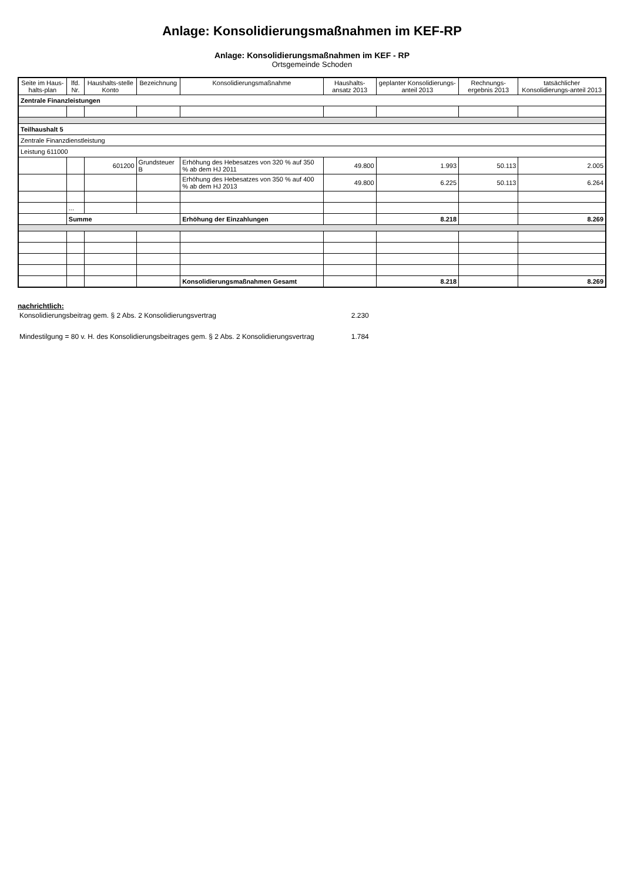Anlage: Konsolidierungsmaßnahmen im KEF-RP
Anlage: Konsolidierungsmaßnahmen im KEF - RP
Ortsgemeinde Schoden
| Seite im Haus-halts-plan | lfd. Nr. | Haushalts-stelle Konto | Bezeichnung | Konsolidierungsmaßnahme | Haushalts-ansatz 2013 | geplanter Konsolidierungs-anteil 2013 | Rechnungs-ergebnis 2013 | tatsächlicher Konsolidierungs-anteil 2013 |
| --- | --- | --- | --- | --- | --- | --- | --- | --- |
| Zentrale Finanzleistungen | | | | | | | | |
| Teilhaushalt 5 | | | | | | | | |
| Zentrale Finanzdienstleistung | | | | | | | | |
| Leistung 611000 | | | | | | | | |
| | | 601200 | Grundsteuer B | Erhöhung des Hebesatzes von 320 % auf 350 % ab dem HJ 2011 | 49.800 | 1.993 | 50.113 | 2.005 |
| | | | | Erhöhung des Hebesatzes von 350 % auf 400 % ab dem HJ 2013 | 49.800 | 6.225 | 50.113 | 6.264 |
| | ... | | | | | | | |
| | Summe | | | Erhöhung der Einzahlungen | | 8.218 | | 8.269 |
| | | | | Konsolidierungsmaßnahmen Gesamt | | 8.218 | | 8.269 |
nachrichtlich:
| Konsolidierungsbeitrag gem. § 2 Abs. 2 Konsolidierungsvertrag | 2.230 |
| Mindestilgung = 80 v. H. des Konsolidierungsbeitrages gem. § 2 Abs. 2 Konsolidierungsvertrag | 1.784 |